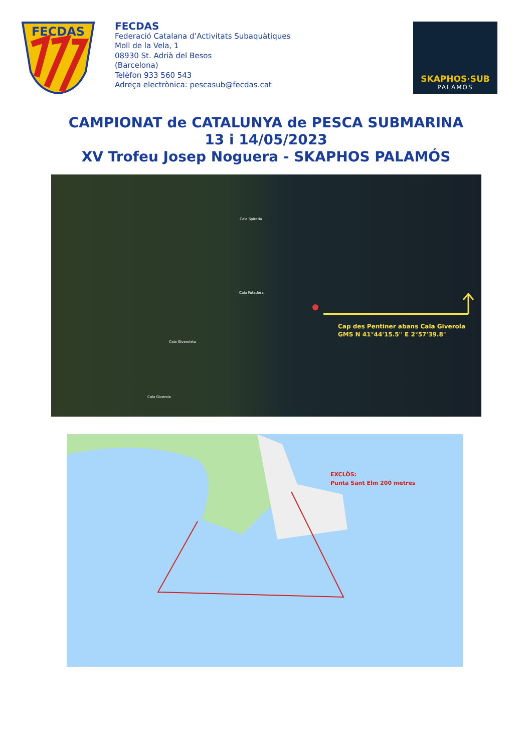FECDAS
FECDAS
Federació Catalana d’Activitats Subaquàtiques
Moll de la Vela, 1
08930 St. Adrià del Besos
(Barcelona)
Telèfon 933 560 543
Adreça electrònica: pescasub@fecdas.cat
SKAPHOS·SUB
PALAMÓS
CAMPIONAT de CATALUNYA de PESCA SUBMARINA
13 i 14/05/2023
XV Trofeu Josep Noguera - SKAPHOS PALAMÓS
Cala Futadera
Cala Giveroleta
Cala Giverola
Cala Spiratiu
Cap des Pentiner abans Cala Giverola
GMS N 41°44'15.5'' E 2°57'39.8''
EXCLÒS:
Punta Sant Elm 200 metres